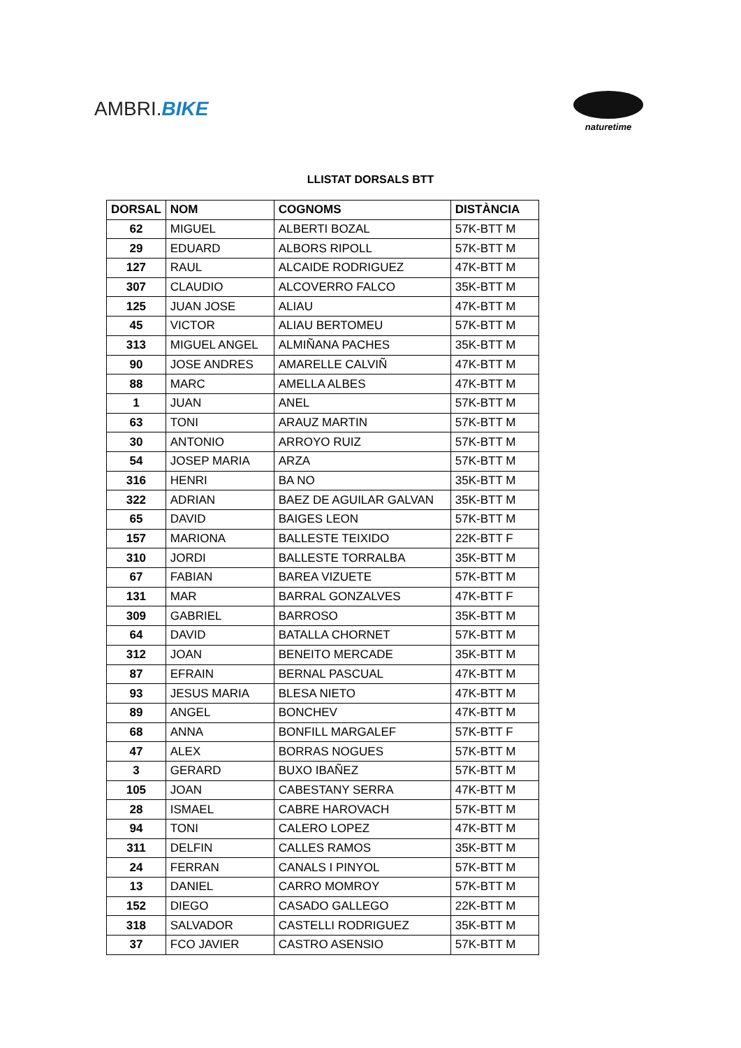AMBRI.BIKE
naturetime
LLISTAT DORSALS BTT
| DORSAL | NOM | COGNOMS | DISTÀNCIA |
| --- | --- | --- | --- |
| 62 | MIGUEL | ALBERTI BOZAL | 57K-BTT M |
| 29 | EDUARD | ALBORS RIPOLL | 57K-BTT M |
| 127 | RAUL | ALCAIDE RODRIGUEZ | 47K-BTT M |
| 307 | CLAUDIO | ALCOVERRO FALCO | 35K-BTT M |
| 125 | JUAN JOSE | ALIAU | 47K-BTT M |
| 45 | VICTOR | ALIAU BERTOMEU | 57K-BTT M |
| 313 | MIGUEL ANGEL | ALMIÑANA PACHES | 35K-BTT M |
| 90 | JOSE ANDRES | AMARELLE CALVIÑ | 47K-BTT M |
| 88 | MARC | AMELLA ALBES | 47K-BTT M |
| 1 | JUAN | ANEL | 57K-BTT M |
| 63 | TONI | ARAUZ MARTIN | 57K-BTT M |
| 30 | ANTONIO | ARROYO RUIZ | 57K-BTT M |
| 54 | JOSEP MARIA | ARZA | 57K-BTT M |
| 316 | HENRI | BA NO | 35K-BTT M |
| 322 | ADRIAN | BAEZ DE AGUILAR GALVAN | 35K-BTT M |
| 65 | DAVID | BAIGES LEON | 57K-BTT M |
| 157 | MARIONA | BALLESTE TEIXIDO | 22K-BTT F |
| 310 | JORDI | BALLESTE TORRALBA | 35K-BTT M |
| 67 | FABIAN | BAREA VIZUETE | 57K-BTT M |
| 131 | MAR | BARRAL GONZALVES | 47K-BTT F |
| 309 | GABRIEL | BARROSO | 35K-BTT M |
| 64 | DAVID | BATALLA CHORNET | 57K-BTT M |
| 312 | JOAN | BENEITO MERCADE | 35K-BTT M |
| 87 | EFRAIN | BERNAL PASCUAL | 47K-BTT M |
| 93 | JESUS MARIA | BLESA NIETO | 47K-BTT M |
| 89 | ANGEL | BONCHEV | 47K-BTT M |
| 68 | ANNA | BONFILL MARGALEF | 57K-BTT F |
| 47 | ALEX | BORRAS NOGUES | 57K-BTT M |
| 3 | GERARD | BUXO IBAÑEZ | 57K-BTT M |
| 105 | JOAN | CABESTANY SERRA | 47K-BTT M |
| 28 | ISMAEL | CABRE HAROVACH | 57K-BTT M |
| 94 | TONI | CALERO LOPEZ | 47K-BTT M |
| 311 | DELFIN | CALLES RAMOS | 35K-BTT M |
| 24 | FERRAN | CANALS I PINYOL | 57K-BTT M |
| 13 | DANIEL | CARRO MOMROY | 57K-BTT M |
| 152 | DIEGO | CASADO GALLEGO | 22K-BTT M |
| 318 | SALVADOR | CASTELLI RODRIGUEZ | 35K-BTT M |
| 37 | FCO JAVIER | CASTRO ASENSIO | 57K-BTT M |